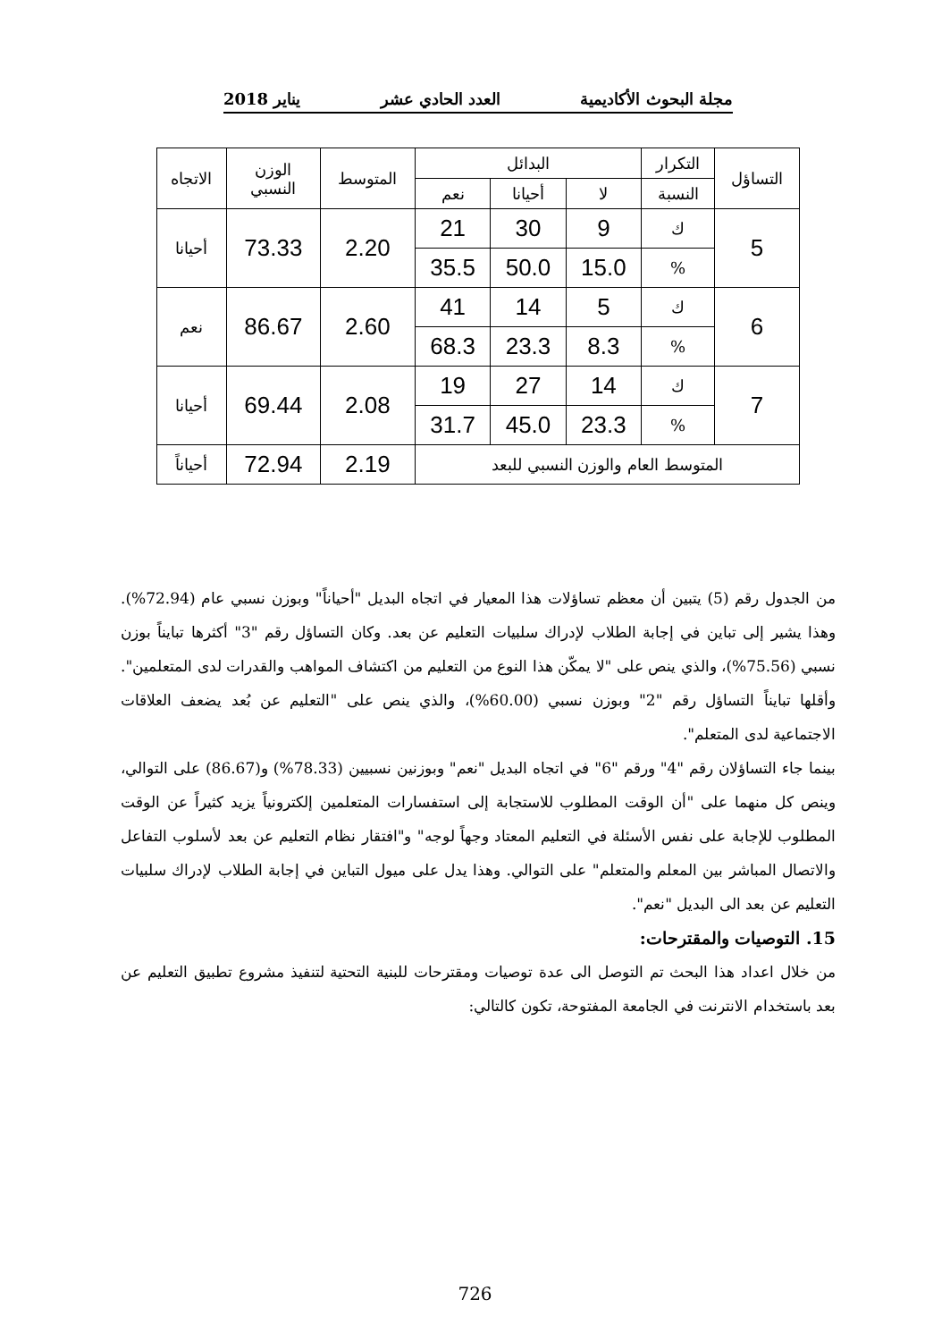مجلة البحوث الأكاديمية العدد الحادي عشر يناير 2018
| التساؤل | التكرار | البدائل | | | المتوسط | الوزن النسبي | الاتجاه |
| --- | --- | --- | --- | --- | --- | --- | --- |
| | النسبة | لا | أحيانا | نعم | | | |
| 5 | ك | 9 | 30 | 21 | 2.20 | 73.33 | أحيانا |
| | % | 15.0 | 50.0 | 35.5 | | | |
| 6 | ك | 5 | 14 | 41 | 2.60 | 86.67 | نعم |
| | % | 8.3 | 23.3 | 68.3 | | | |
| 7 | ك | 14 | 27 | 19 | 2.08 | 69.44 | أحيانا |
| | % | 23.3 | 45.0 | 31.7 | | | |
| المتوسط العام والوزن النسبي للبعد | | | | | 2.19 | 72.94 | أحياناً |
من الجدول رقم (5) يتبين أن معظم تساؤلات هذا المعيار في اتجاه البديل "أحياناً" وبوزن نسبي عام (72.94%). وهذا يشير إلى تباين في إجابة الطلاب لإدراك سلبيات التعليم عن بعد. وكان التساؤل رقم "3" أكثرها تبايناً بوزن نسبي (75.56%)، والذي ينص على "لا يمكّن هذا النوع من التعليم من اكتشاف المواهب والقدرات لدى المتعلمين". وأقلها تبايناً التساؤل رقم "2" وبوزن نسبي (60.00%)، والذي ينص على "التعليم عن بُعد يضعف العلاقات الاجتماعية لدى المتعلم".
بينما جاء التساؤلان رقم "4" ورقم "6" في اتجاه البديل "نعم" وبوزنين نسبيين (78.33%) و(86.67) على التوالي، وينص كل منهما على "أن الوقت المطلوب للاستجابة إلى استفسارات المتعلمين إلكترونياً يزيد كثيراً عن الوقت المطلوب للإجابة على نفس الأسئلة في التعليم المعتاد وجهاً لوجه" و"افتقار نظام التعليم عن بعد لأسلوب التفاعل والاتصال المباشر بين المعلم والمتعلم" على التوالي. وهذا يدل على ميول التباين في إجابة الطلاب لإدراك سلبيات التعليم عن بعد الى البديل "نعم".
15. التوصيات والمقترحات:
من خلال اعداد هذا البحث تم التوصل الى عدة توصيات ومقترحات للبنية التحتية لتنفيذ مشروع تطبيق التعليم عن بعد باستخدام الانترنت في الجامعة المفتوحة، تكون كالتالي:
726